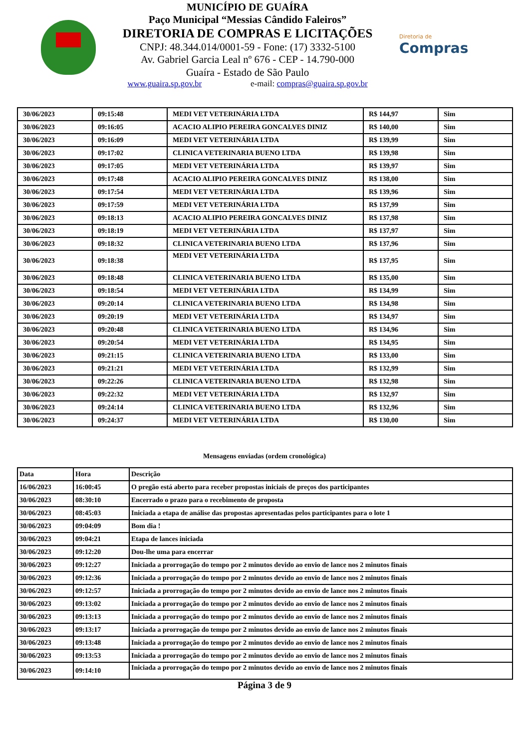MUNICÍPIO DE GUAÍRA
Paço Municipal “Messias Cândido Faleiros”
DIRETORIA DE COMPRAS E LICITAÇÕES
CNPJ: 48.344.014/0001-59 - Fone: (17) 3332-5100
Av. Gabriel Garcia Leal nº 676 - CEP - 14.790-000
Guaíra - Estado de São Paulo
www.guaira.sp.gov.br e-mail: compras@guaira.sp.gov.br
Diretoria de
Compras
| 30/06/2023 | 09:15:48 | MEDI VET VETERINÁRIA LTDA | R$ 144,97 | Sim |
| 30/06/2023 | 09:16:05 | ACACIO ALIPIO PEREIRA GONCALVES DINIZ | R$ 140,00 | Sim |
| 30/06/2023 | 09:16:09 | MEDI VET VETERINÁRIA LTDA | R$ 139,99 | Sim |
| 30/06/2023 | 09:17:02 | CLINICA VETERINARIA BUENO LTDA | R$ 139,98 | Sim |
| 30/06/2023 | 09:17:05 | MEDI VET VETERINÁRIA LTDA | R$ 139,97 | Sim |
| 30/06/2023 | 09:17:48 | ACACIO ALIPIO PEREIRA GONCALVES DINIZ | R$ 138,00 | Sim |
| 30/06/2023 | 09:17:54 | MEDI VET VETERINÁRIA LTDA | R$ 139,96 | Sim |
| 30/06/2023 | 09:17:59 | MEDI VET VETERINÁRIA LTDA | R$ 137,99 | Sim |
| 30/06/2023 | 09:18:13 | ACACIO ALIPIO PEREIRA GONCALVES DINIZ | R$ 137,98 | Sim |
| 30/06/2023 | 09:18:19 | MEDI VET VETERINÁRIA LTDA | R$ 137,97 | Sim |
| 30/06/2023 | 09:18:32 | CLINICA VETERINARIA BUENO LTDA | R$ 137,96 | Sim |
| 30/06/2023 | 09:18:38 | MEDI VET VETERINÁRIA LTDA | R$ 137,95 | Sim |
| 30/06/2023 | 09:18:48 | CLINICA VETERINARIA BUENO LTDA | R$ 135,00 | Sim |
| 30/06/2023 | 09:18:54 | MEDI VET VETERINÁRIA LTDA | R$ 134,99 | Sim |
| 30/06/2023 | 09:20:14 | CLINICA VETERINARIA BUENO LTDA | R$ 134,98 | Sim |
| 30/06/2023 | 09:20:19 | MEDI VET VETERINÁRIA LTDA | R$ 134,97 | Sim |
| 30/06/2023 | 09:20:48 | CLINICA VETERINARIA BUENO LTDA | R$ 134,96 | Sim |
| 30/06/2023 | 09:20:54 | MEDI VET VETERINÁRIA LTDA | R$ 134,95 | Sim |
| 30/06/2023 | 09:21:15 | CLINICA VETERINARIA BUENO LTDA | R$ 133,00 | Sim |
| 30/06/2023 | 09:21:21 | MEDI VET VETERINÁRIA LTDA | R$ 132,99 | Sim |
| 30/06/2023 | 09:22:26 | CLINICA VETERINARIA BUENO LTDA | R$ 132,98 | Sim |
| 30/06/2023 | 09:22:32 | MEDI VET VETERINÁRIA LTDA | R$ 132,97 | Sim |
| 30/06/2023 | 09:24:14 | CLINICA VETERINARIA BUENO LTDA | R$ 132,96 | Sim |
| 30/06/2023 | 09:24:37 | MEDI VET VETERINÁRIA LTDA | R$ 130,00 | Sim |
Mensagens enviadas (ordem cronológica)
| Data | Hora | Descrição |
| --- | --- | --- |
| 16/06/2023 | 16:00:45 | O pregão está aberto para receber propostas iniciais de preços dos participantes |
| 30/06/2023 | 08:30:10 | Encerrado o prazo para o recebimento de proposta |
| 30/06/2023 | 08:45:03 | Iniciada a etapa de análise das propostas apresentadas pelos participantes para o lote 1 |
| 30/06/2023 | 09:04:09 | Bom dia ! |
| 30/06/2023 | 09:04:21 | Etapa de lances iniciada |
| 30/06/2023 | 09:12:20 | Dou-lhe uma para encerrar |
| 30/06/2023 | 09:12:27 | Iniciada a prorrogação do tempo por 2 minutos devido ao envio de lance nos 2 minutos finais |
| 30/06/2023 | 09:12:36 | Iniciada a prorrogação do tempo por 2 minutos devido ao envio de lance nos 2 minutos finais |
| 30/06/2023 | 09:12:57 | Iniciada a prorrogação do tempo por 2 minutos devido ao envio de lance nos 2 minutos finais |
| 30/06/2023 | 09:13:02 | Iniciada a prorrogação do tempo por 2 minutos devido ao envio de lance nos 2 minutos finais |
| 30/06/2023 | 09:13:13 | Iniciada a prorrogação do tempo por 2 minutos devido ao envio de lance nos 2 minutos finais |
| 30/06/2023 | 09:13:17 | Iniciada a prorrogação do tempo por 2 minutos devido ao envio de lance nos 2 minutos finais |
| 30/06/2023 | 09:13:48 | Iniciada a prorrogação do tempo por 2 minutos devido ao envio de lance nos 2 minutos finais |
| 30/06/2023 | 09:13:53 | Iniciada a prorrogação do tempo por 2 minutos devido ao envio de lance nos 2 minutos finais |
| 30/06/2023 | 09:14:10 | Iniciada a prorrogação do tempo por 2 minutos devido ao envio de lance nos 2 minutos finais |
Página 3 de 9